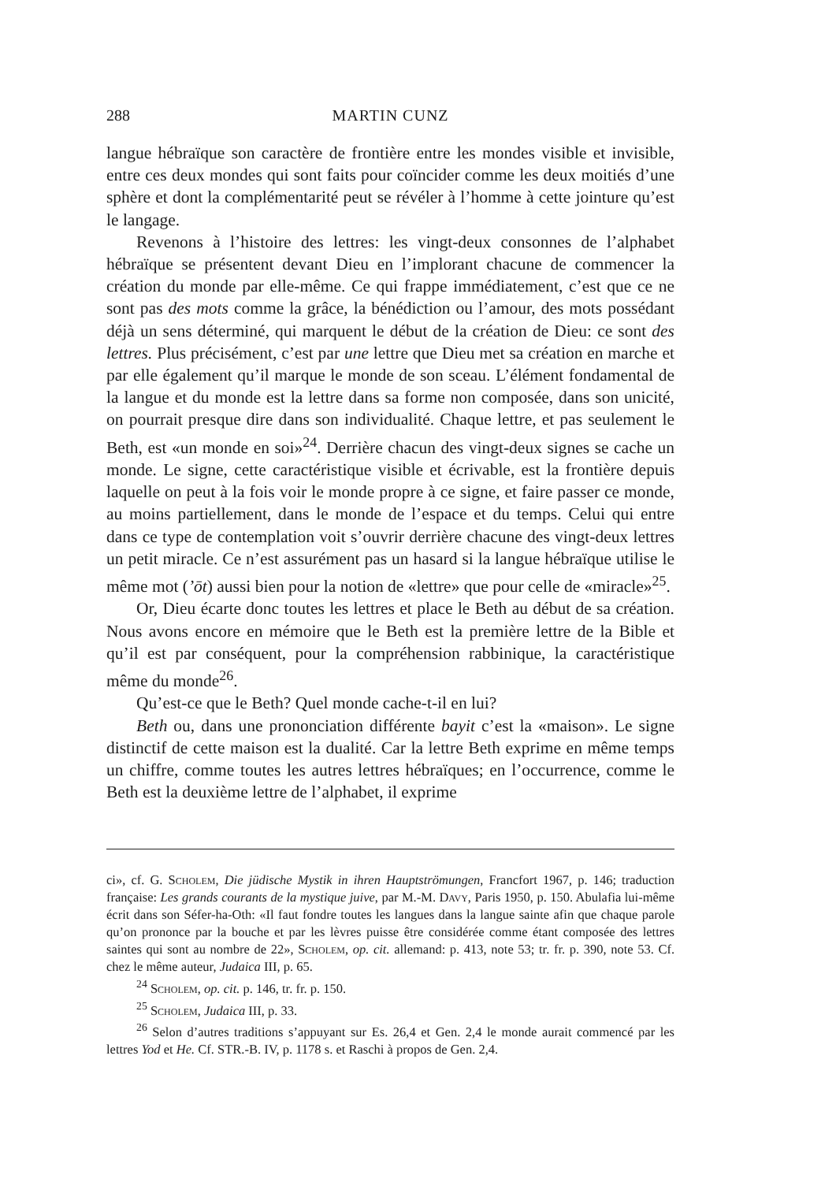288 MARTIN CUNZ
langue hébraïque son caractère de frontière entre les mondes visible et invisible, entre ces deux mondes qui sont faits pour coïncider comme les deux moitiés d’une sphère et dont la complémentarité peut se révéler à l’homme à cette jointure qu’est le langage.
Revenons à l’histoire des lettres: les vingt-deux consonnes de l’alphabet hébraïque se présentent devant Dieu en l’implorant chacune de commencer la création du monde par elle-même. Ce qui frappe immédiatement, c’est que ce ne sont pas des mots comme la grâce, la bénédiction ou l’amour, des mots possédant déjà un sens déterminé, qui marquent le début de la création de Dieu: ce sont des lettres. Plus précisément, c’est par une lettre que Dieu met sa création en marche et par elle également qu’il marque le monde de son sceau. L’élément fondamental de la langue et du monde est la lettre dans sa forme non composée, dans son unicité, on pourrait presque dire dans son individualité. Chaque lettre, et pas seulement le Beth, est «un monde en soi»<sup>24</sup>. Derrière chacun des vingt-deux signes se cache un monde. Le signe, cette caractéristique visible et écrivable, est la frontière depuis laquelle on peut à la fois voir le monde propre à ce signe, et faire passer ce monde, au moins partiellement, dans le monde de l’espace et du temps. Celui qui entre dans ce type de contemplation voit s’ouvrir derrière chacune des vingt-deux lettres un petit miracle. Ce n’est assurément pas un hasard si la langue hébraïque utilise le même mot (’ōt) aussi bien pour la notion de «lettre» que pour celle de «miracle»<sup>25</sup>.
Or, Dieu écarte donc toutes les lettres et place le Beth au début de sa création. Nous avons encore en mémoire que le Beth est la première lettre de la Bible et qu’il est par conséquent, pour la compréhension rabbinique, la caractéristique même du monde<sup>26</sup>.
Qu’est-ce que le Beth? Quel monde cache-t-il en lui?
Beth ou, dans une prononciation différente bayit c’est la «maison». Le signe distinctif de cette maison est la dualité. Car la lettre Beth exprime en même temps un chiffre, comme toutes les autres lettres hébraïques; en l’occurrence, comme le Beth est la deuxième lettre de l’alphabet, il exprime
ci», cf. G. Scholem, Die jüdische Mystik in ihren Hauptströmungen, Francfort 1967, p. 146; traduction française: Les grands courants de la mystique juive, par M.-M. Davy, Paris 1950, p. 150. Abulafia lui-même écrit dans son Séfer-ha-Oth: «Il faut fondre toutes les langues dans la langue sainte afin que chaque parole qu’on prononce par la bouche et par les lèvres puisse être considérée comme étant composée des lettres saintes qui sont au nombre de 22», Scholem, op. cit. allemand: p. 413, note 53; tr. fr. p. 390, note 53. Cf. chez le même auteur, Judaica III, p. 65.
<sup>24</sup> Scholem, op. cit. p. 146, tr. fr. p. 150.
<sup>25</sup> Scholem, Judaica III, p. 33.
<sup>26</sup> Selon d’autres traditions s’appuyant sur Es. 26,4 et Gen. 2,4 le monde aurait commencé par les lettres Yod et He. Cf. STR.-B. IV, p. 1178 s. et Raschi à propos de Gen. 2,4.